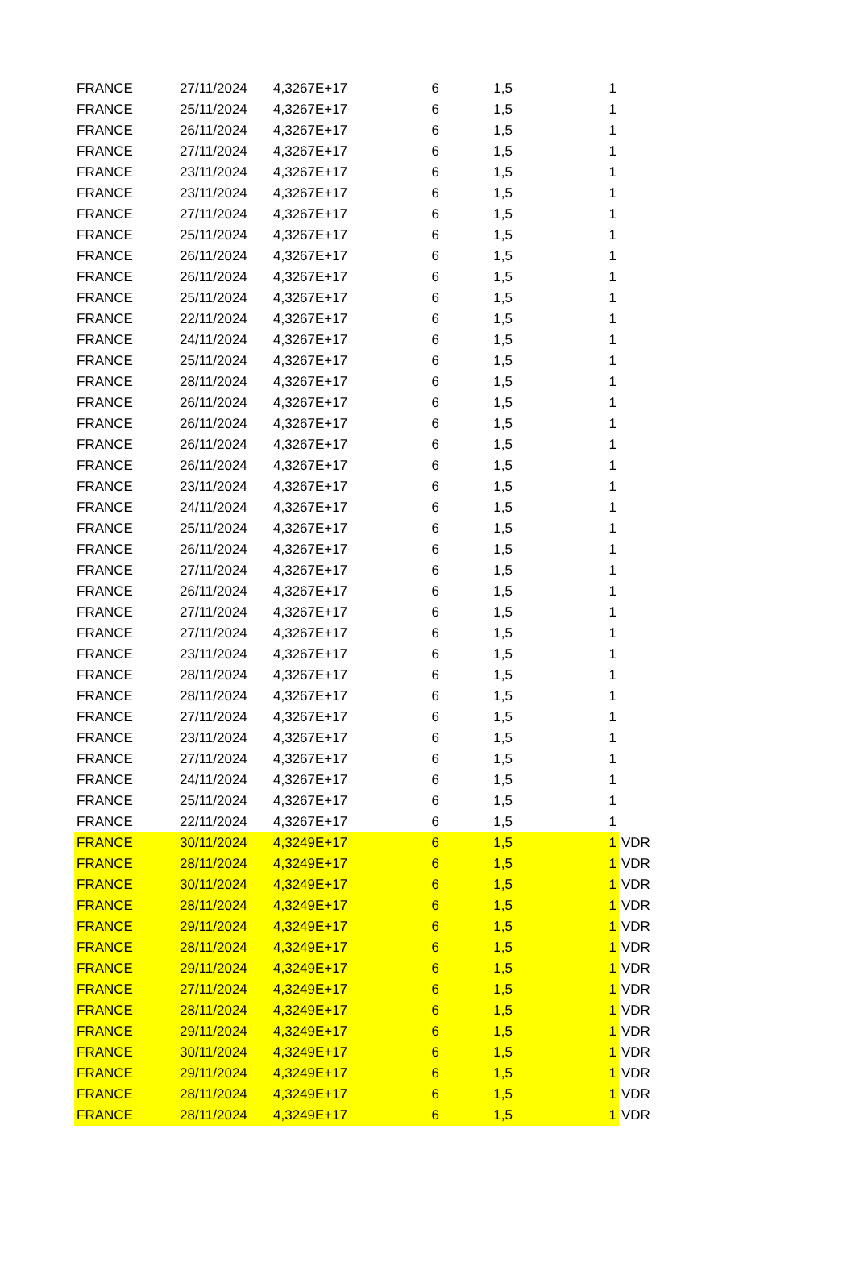| FRANCE | 27/11/2024 | 4,3267E+17 | 6 | 1,5 | 1 | |
| FRANCE | 25/11/2024 | 4,3267E+17 | 6 | 1,5 | 1 | |
| FRANCE | 26/11/2024 | 4,3267E+17 | 6 | 1,5 | 1 | |
| FRANCE | 27/11/2024 | 4,3267E+17 | 6 | 1,5 | 1 | |
| FRANCE | 23/11/2024 | 4,3267E+17 | 6 | 1,5 | 1 | |
| FRANCE | 23/11/2024 | 4,3267E+17 | 6 | 1,5 | 1 | |
| FRANCE | 27/11/2024 | 4,3267E+17 | 6 | 1,5 | 1 | |
| FRANCE | 25/11/2024 | 4,3267E+17 | 6 | 1,5 | 1 | |
| FRANCE | 26/11/2024 | 4,3267E+17 | 6 | 1,5 | 1 | |
| FRANCE | 26/11/2024 | 4,3267E+17 | 6 | 1,5 | 1 | |
| FRANCE | 25/11/2024 | 4,3267E+17 | 6 | 1,5 | 1 | |
| FRANCE | 22/11/2024 | 4,3267E+17 | 6 | 1,5 | 1 | |
| FRANCE | 24/11/2024 | 4,3267E+17 | 6 | 1,5 | 1 | |
| FRANCE | 25/11/2024 | 4,3267E+17 | 6 | 1,5 | 1 | |
| FRANCE | 28/11/2024 | 4,3267E+17 | 6 | 1,5 | 1 | |
| FRANCE | 26/11/2024 | 4,3267E+17 | 6 | 1,5 | 1 | |
| FRANCE | 26/11/2024 | 4,3267E+17 | 6 | 1,5 | 1 | |
| FRANCE | 26/11/2024 | 4,3267E+17 | 6 | 1,5 | 1 | |
| FRANCE | 26/11/2024 | 4,3267E+17 | 6 | 1,5 | 1 | |
| FRANCE | 23/11/2024 | 4,3267E+17 | 6 | 1,5 | 1 | |
| FRANCE | 24/11/2024 | 4,3267E+17 | 6 | 1,5 | 1 | |
| FRANCE | 25/11/2024 | 4,3267E+17 | 6 | 1,5 | 1 | |
| FRANCE | 26/11/2024 | 4,3267E+17 | 6 | 1,5 | 1 | |
| FRANCE | 27/11/2024 | 4,3267E+17 | 6 | 1,5 | 1 | |
| FRANCE | 26/11/2024 | 4,3267E+17 | 6 | 1,5 | 1 | |
| FRANCE | 27/11/2024 | 4,3267E+17 | 6 | 1,5 | 1 | |
| FRANCE | 27/11/2024 | 4,3267E+17 | 6 | 1,5 | 1 | |
| FRANCE | 23/11/2024 | 4,3267E+17 | 6 | 1,5 | 1 | |
| FRANCE | 28/11/2024 | 4,3267E+17 | 6 | 1,5 | 1 | |
| FRANCE | 28/11/2024 | 4,3267E+17 | 6 | 1,5 | 1 | |
| FRANCE | 27/11/2024 | 4,3267E+17 | 6 | 1,5 | 1 | |
| FRANCE | 23/11/2024 | 4,3267E+17 | 6 | 1,5 | 1 | |
| FRANCE | 27/11/2024 | 4,3267E+17 | 6 | 1,5 | 1 | |
| FRANCE | 24/11/2024 | 4,3267E+17 | 6 | 1,5 | 1 | |
| FRANCE | 25/11/2024 | 4,3267E+17 | 6 | 1,5 | 1 | |
| FRANCE | 22/11/2024 | 4,3267E+17 | 6 | 1,5 | 1 | |
| FRANCE | 30/11/2024 | 4,3249E+17 | 6 | 1,5 | 1 | VDR |
| FRANCE | 28/11/2024 | 4,3249E+17 | 6 | 1,5 | 1 | VDR |
| FRANCE | 30/11/2024 | 4,3249E+17 | 6 | 1,5 | 1 | VDR |
| FRANCE | 28/11/2024 | 4,3249E+17 | 6 | 1,5 | 1 | VDR |
| FRANCE | 29/11/2024 | 4,3249E+17 | 6 | 1,5 | 1 | VDR |
| FRANCE | 28/11/2024 | 4,3249E+17 | 6 | 1,5 | 1 | VDR |
| FRANCE | 29/11/2024 | 4,3249E+17 | 6 | 1,5 | 1 | VDR |
| FRANCE | 27/11/2024 | 4,3249E+17 | 6 | 1,5 | 1 | VDR |
| FRANCE | 28/11/2024 | 4,3249E+17 | 6 | 1,5 | 1 | VDR |
| FRANCE | 29/11/2024 | 4,3249E+17 | 6 | 1,5 | 1 | VDR |
| FRANCE | 30/11/2024 | 4,3249E+17 | 6 | 1,5 | 1 | VDR |
| FRANCE | 29/11/2024 | 4,3249E+17 | 6 | 1,5 | 1 | VDR |
| FRANCE | 28/11/2024 | 4,3249E+17 | 6 | 1,5 | 1 | VDR |
| FRANCE | 28/11/2024 | 4,3249E+17 | 6 | 1,5 | 1 | VDR |